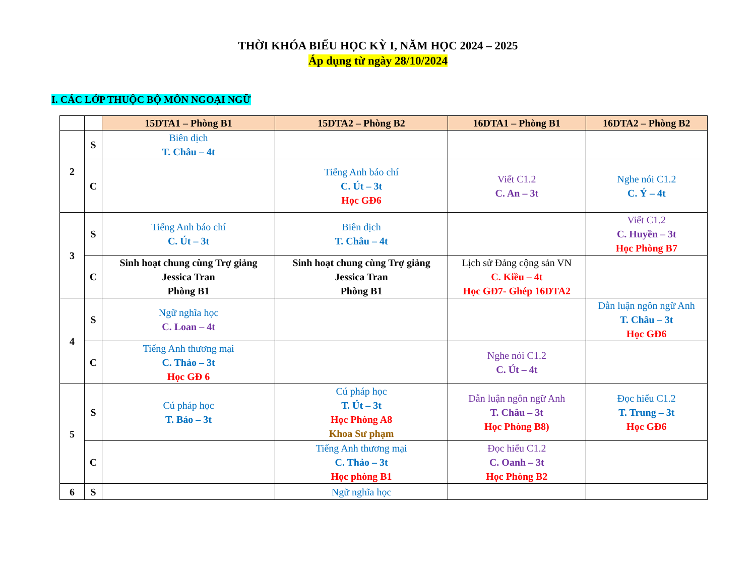THỜI KHÓA BIỂU HỌC KỲ I, NĂM HỌC 2024 – 2025
Áp dụng từ ngày 28/10/2024
I. CÁC LỚP THUỘC BỘ MÔN NGOẠI NGỮ
| | | 15DTA1 – Phòng B1 | 15DTA2 – Phòng B2 | 16DTA1 – Phòng B1 | 16DTA2 – Phòng B2 |
| --- | --- | --- | --- | --- | --- |
| 2 | S | Biên dịch T. Châu – 4t | | | |
| | C | | Tiếng Anh báo chí C. Út – 3t Học GĐ6 | Viết C1.2 C. An – 3t | Nghe nói C1.2 C. Ý – 4t |
| 3 | S | Tiếng Anh báo chí C. Út – 3t | Biên dịch T. Châu – 4t | | Viết C1.2 C. Huyền – 3t Học Phòng B7 |
| | C | Sinh hoạt chung cùng Trợ giảng Jessica Tran Phòng B1 | Sinh hoạt chung cùng Trợ giảng Jessica Tran Phòng B1 | Lịch sử Đảng cộng sản VN C. Kiều – 4t Học GĐ7- Ghép 16DTA2 | |
| 4 | S | Ngữ nghĩa học C. Loan – 4t | | | Dẫn luận ngôn ngữ Anh T. Châu – 3t Học GĐ6 |
| | C | Tiếng Anh thương mại C. Thảo – 3t Học GĐ 6 | | Nghe nói C1.2 C. Út – 4t | |
| 5 | S | Cú pháp học T. Bảo – 3t | Cú pháp học T. Út – 3t Học Phòng A8 Khoa Sư phạm | Dẫn luận ngôn ngữ Anh T. Châu – 3t Học Phòng B8) | Đọc hiểu C1.2 T. Trung – 3t Học GĐ6 |
| | C | | Tiếng Anh thương mại C. Thảo – 3t Học phòng B1 | Đọc hiểu C1.2 C. Oanh – 3t Học Phòng B2 | |
| 6 | S | | Ngữ nghĩa học | | |